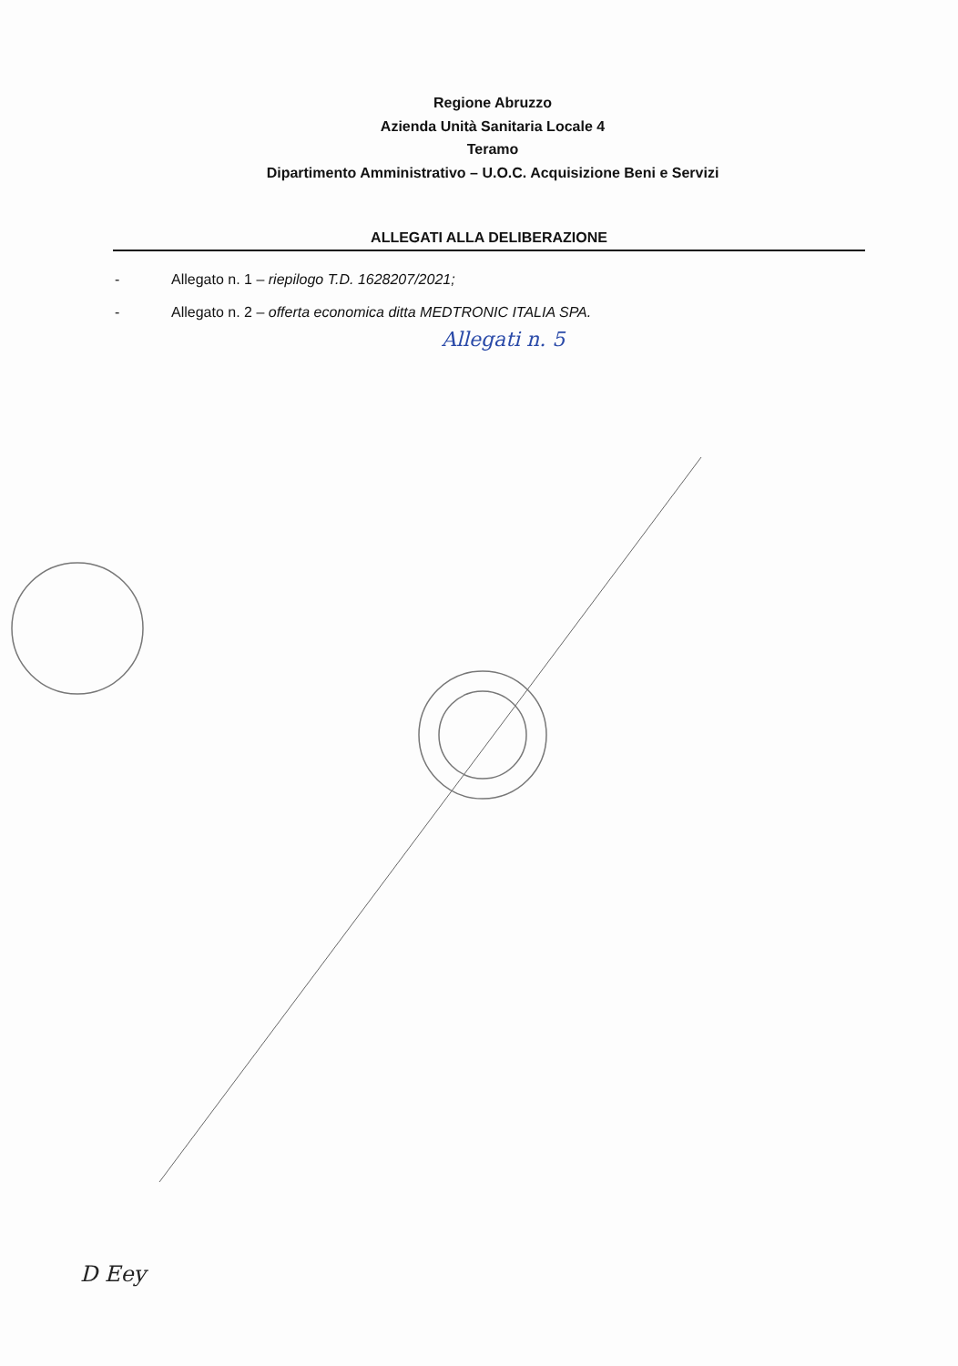Regione Abruzzo
Azienda Unità Sanitaria Locale 4
Teramo
Dipartimento Amministrativo – U.O.C. Acquisizione Beni e Servizi
ALLEGATI ALLA DELIBERAZIONE
- Allegato n. 1 – riepilogo T.D. 1628207/2021;
- Allegato n. 2 – offerta economica ditta MEDTRONIC ITALIA SPA.
Allegati n. 5
D Eey